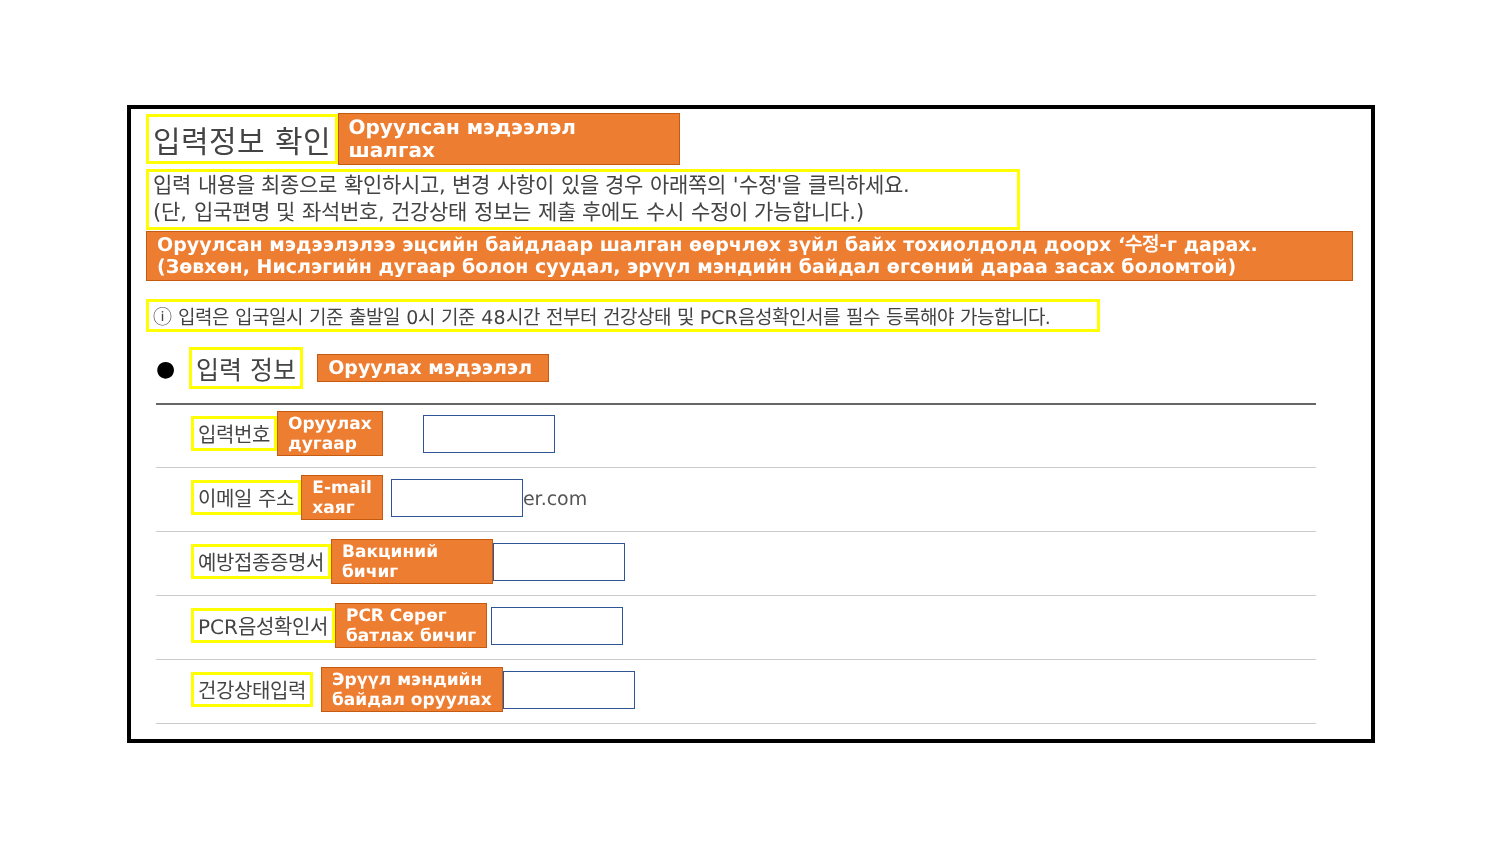입력정보 확인
Оруулсан мэдээлэл шалгах
입력 내용을 최종으로 확인하시고, 변경 사항이 있을 경우 아래쪽의 '수정'을 클릭하세요.
(단, 입국편명 및 좌석번호, 건강상태 정보는 제출 후에도 수시 수정이 가능합니다.)
Оруулсан мэдээлэлээ эцсийн байдлаар шалган өөрчлөх зүйл байх тохиолдолд доорх ‘수정-г дарах.
(Зөвхөн, Нислэгийн дугаар болон суудал, эрүүл мэндийн байдал өгсөний дараа засах боломтой)
ⓘ 입력은 입국일시 기준 출발일 0시 기준 48시간 전부터 건강상태 및 PCR음성확인서를 필수 등록해야 가능합니다.
● 입력 정보
Оруулах мэдээлэл
입력번호
Оруулах
дугаар
이메일 주소
E-mail
хаяг
er.com
예방접종증명서
Вакциний
бичиг
PCR음성확인서
PCR Сөрөг
батлах бичиг
건강상태입력
Эрүүл мэндийн
байдал оруулах